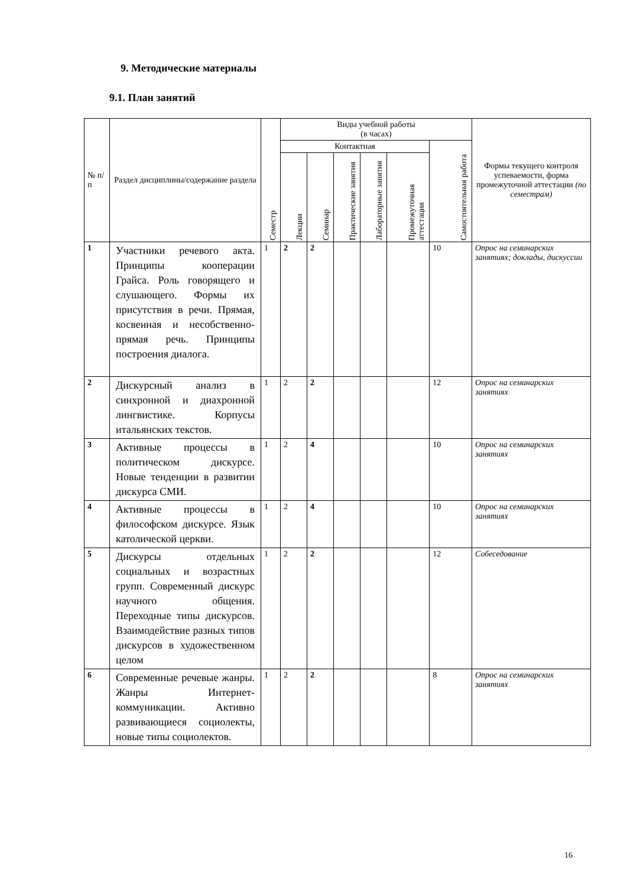9. Методические материалы
9.1. План занятий
| № п/п | Раздел дисциплины/содержание раздела | Семестр | Виды учебной работы (в часах) | | | | | | Формы текущего контроля успеваемости, форма промежуточной аттестации (по семестрам) |
| --- | --- | --- | --- | --- | --- | --- | --- | --- | --- |
| | | | Контактная | | | | | Самостоятельная работа | |
| | | | Лекции | Семинар | Практические занятия | Лабораторные занятия | Промежуточная аттестация | | |
| 1 | Участники речевого акта. Принципы кооперации Грайса. Роль говорящего и слушающего. Формы их присутствия в речи. Прямая, косвенная и несобственно-прямая речь. Принципы построения диалога. | 1 | 2 | 2 | | | | 10 | Опрос на семинарских занятиях; доклады, дискуссии |
| 2 | Дискурсный анализ в синхронной и диахронной лингвистике. Корпусы итальянских текстов. | 1 | 2 | 2 | | | | 12 | Опрос на семинарских занятиях |
| 3 | Активные процессы в политическом дискурсе. Новые тенденции в развитии дискурса СМИ. | 1 | 2 | 4 | | | | 10 | Опрос на семинарских занятиях |
| 4 | Активные процессы в философском дискурсе. Язык католической церкви. | 1 | 2 | 4 | | | | 10 | Опрос на семинарских занятиях |
| 5 | Дискурсы отдельных социальных и возрастных групп. Современный дискурс научного общения. Переходные типы дискурсов. Взаимодействие разных типов дискурсов в художественном целом | 1 | 2 | 2 | | | | 12 | Собеседование |
| 6 | Современные речевые жанры. Жанры Интернет-коммуникации. Активно развивающиеся социолекты, новые типы социолектов. | 1 | 2 | 2 | | | | 8 | Опрос на семинарских занятиях |
16